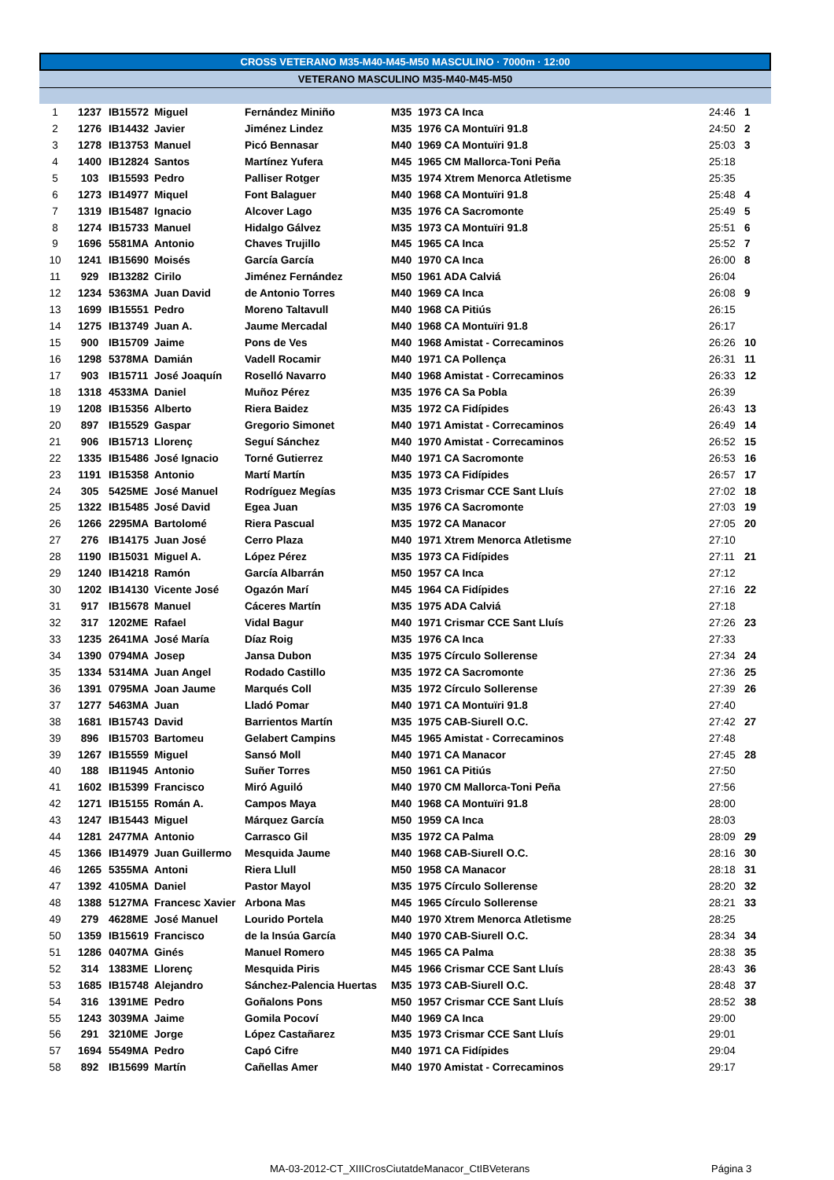CROSS VETERANO M35-M40-M45-M50 MASCULINO · 7000m · 12:00
VETERANO MASCULINO M35-M40-M45-M50
| 1 | 1237 | IB15572 | Miguel | Fernández Miniño | M35 | 1973 CA Inca | 24:46 | 1 |
| 2 | 1276 | IB14432 | Javier | Jiménez Lindez | M35 | 1976 CA Montuïri 91.8 | 24:50 | 2 |
| 3 | 1278 | IB13753 | Manuel | Picó Bennasar | M40 | 1969 CA Montuïri 91.8 | 25:03 | 3 |
| 4 | 1400 | IB12824 | Santos | Martínez Yufera | M45 | 1965 CM Mallorca-Toni Peña | 25:18 | |
| 5 | 103 | IB15593 | Pedro | Palliser Rotger | M35 | 1974 Xtrem Menorca Atletisme | 25:35 | |
| 6 | 1273 | IB14977 | Miquel | Font Balaguer | M40 | 1968 CA Montuïri 91.8 | 25:48 | 4 |
| 7 | 1319 | IB15487 | Ignacio | Alcover Lago | M35 | 1976 CA Sacromonte | 25:49 | 5 |
| 8 | 1274 | IB15733 | Manuel | Hidalgo Gálvez | M35 | 1973 CA Montuïri 91.8 | 25:51 | 6 |
| 9 | 1696 | 5581MA | Antonio | Chaves Trujillo | M45 | 1965 CA Inca | 25:52 | 7 |
| 10 | 1241 | IB15690 | Moisés | García García | M40 | 1970 CA Inca | 26:00 | 8 |
| 11 | 929 | IB13282 | Cirilo | Jiménez Fernández | M50 | 1961 ADA Calviá | 26:04 | |
| 12 | 1234 | 5363MA | Juan David | de Antonio Torres | M40 | 1969 CA Inca | 26:08 | 9 |
| 13 | 1699 | IB15551 | Pedro | Moreno Taltavull | M40 | 1968 CA Pitiús | 26:15 | |
| 14 | 1275 | IB13749 | Juan A. | Jaume Mercadal | M40 | 1968 CA Montuïri 91.8 | 26:17 | |
| 15 | 900 | IB15709 | Jaime | Pons de Ves | M40 | 1968 Amistat - Correcaminos | 26:26 | 10 |
| 16 | 1298 | 5378MA | Damián | Vadell Rocamir | M40 | 1971 CA Pollença | 26:31 | 11 |
| 17 | 903 | IB15711 | José Joaquín | Roselló Navarro | M40 | 1968 Amistat - Correcaminos | 26:33 | 12 |
| 18 | 1318 | 4533MA | Daniel | Muñoz Pérez | M35 | 1976 CA Sa Pobla | 26:39 | |
| 19 | 1208 | IB15356 | Alberto | Riera Baidez | M35 | 1972 CA Fidípides | 26:43 | 13 |
| 20 | 897 | IB15529 | Gaspar | Gregorio Simonet | M40 | 1971 Amistat - Correcaminos | 26:49 | 14 |
| 21 | 906 | IB15713 | Llorenç | Seguí Sánchez | M40 | 1970 Amistat - Correcaminos | 26:52 | 15 |
| 22 | 1335 | IB15486 | José Ignacio | Torné Gutierrez | M40 | 1971 CA Sacromonte | 26:53 | 16 |
| 23 | 1191 | IB15358 | Antonio | Martí Martín | M35 | 1973 CA Fidípides | 26:57 | 17 |
| 24 | 305 | 5425ME | José Manuel | Rodríguez Megías | M35 | 1973 Crismar CCE Sant Lluís | 27:02 | 18 |
| 25 | 1322 | IB15485 | José David | Egea Juan | M35 | 1976 CA Sacromonte | 27:03 | 19 |
| 26 | 1266 | 2295MA | Bartolomé | Riera Pascual | M35 | 1972 CA Manacor | 27:05 | 20 |
| 27 | 276 | IB14175 | Juan José | Cerro Plaza | M40 | 1971 Xtrem Menorca Atletisme | 27:10 | |
| 28 | 1190 | IB15031 | Miguel A. | López Pérez | M35 | 1973 CA Fidípides | 27:11 | 21 |
| 29 | 1240 | IB14218 | Ramón | García Albarrán | M50 | 1957 CA Inca | 27:12 | |
| 30 | 1202 | IB14130 | Vicente José | Ogazón Marí | M45 | 1964 CA Fidípides | 27:16 | 22 |
| 31 | 917 | IB15678 | Manuel | Cáceres Martín | M35 | 1975 ADA Calviá | 27:18 | |
| 32 | 317 | 1202ME | Rafael | Vidal Bagur | M40 | 1971 Crismar CCE Sant Lluís | 27:26 | 23 |
| 33 | 1235 | 2641MA | José María | Díaz Roig | M35 | 1976 CA Inca | 27:33 | |
| 34 | 1390 | 0794MA | Josep | Jansa Dubon | M35 | 1975 Círculo Sollerense | 27:34 | 24 |
| 35 | 1334 | 5314MA | Juan Angel | Rodado Castillo | M35 | 1972 CA Sacromonte | 27:36 | 25 |
| 36 | 1391 | 0795MA | Joan Jaume | Marqués Coll | M35 | 1972 Círculo Sollerense | 27:39 | 26 |
| 37 | 1277 | 5463MA | Juan | Lladó Pomar | M40 | 1971 CA Montuïri 91.8 | 27:40 | |
| 38 | 1681 | IB15743 | David | Barrientos Martín | M35 | 1975 CAB-Siurell O.C. | 27:42 | 27 |
| 39 | 896 | IB15703 | Bartomeu | Gelabert Campins | M45 | 1965 Amistat - Correcaminos | 27:48 | |
| 39 | 1267 | IB15559 | Miguel | Sansó Moll | M40 | 1971 CA Manacor | 27:45 | 28 |
| 40 | 188 | IB11945 | Antonio | Suñer Torres | M50 | 1961 CA Pitiús | 27:50 | |
| 41 | 1602 | IB15399 | Francisco | Miró Aguiló | M40 | 1970 CM Mallorca-Toni Peña | 27:56 | |
| 42 | 1271 | IB15155 | Román A. | Campos Maya | M40 | 1968 CA Montuïri 91.8 | 28:00 | |
| 43 | 1247 | IB15443 | Miguel | Márquez García | M50 | 1959 CA Inca | 28:03 | |
| 44 | 1281 | 2477MA | Antonio | Carrasco Gil | M35 | 1972 CA Palma | 28:09 | 29 |
| 45 | 1366 | IB14979 | Juan Guillermo | Mesquida Jaume | M40 | 1968 CAB-Siurell O.C. | 28:16 | 30 |
| 46 | 1265 | 5355MA | Antoni | Riera Llull | M50 | 1958 CA Manacor | 28:18 | 31 |
| 47 | 1392 | 4105MA | Daniel | Pastor Mayol | M35 | 1975 Círculo Sollerense | 28:20 | 32 |
| 48 | 1388 | 5127MA | Francesc Xavier | Arbona Mas | M45 | 1965 Círculo Sollerense | 28:21 | 33 |
| 49 | 279 | 4628ME | José Manuel | Lourido Portela | M40 | 1970 Xtrem Menorca Atletisme | 28:25 | |
| 50 | 1359 | IB15619 | Francisco | de la Insúa García | M40 | 1970 CAB-Siurell O.C. | 28:34 | 34 |
| 51 | 1286 | 0407MA | Ginés | Manuel Romero | M45 | 1965 CA Palma | 28:38 | 35 |
| 52 | 314 | 1383ME | Llorenç | Mesquida Piris | M45 | 1966 Crismar CCE Sant Lluís | 28:43 | 36 |
| 53 | 1685 | IB15748 | Alejandro | Sánchez-Palencia Huertas | M35 | 1973 CAB-Siurell O.C. | 28:48 | 37 |
| 54 | 316 | 1391ME | Pedro | Goñalons Pons | M50 | 1957 Crismar CCE Sant Lluís | 28:52 | 38 |
| 55 | 1243 | 3039MA | Jaime | Gomila Pocoví | M40 | 1969 CA Inca | 29:00 | |
| 56 | 291 | 3210ME | Jorge | López Castañarez | M35 | 1973 Crismar CCE Sant Lluís | 29:01 | |
| 57 | 1694 | 5549MA | Pedro | Capó Cifre | M40 | 1971 CA Fidípides | 29:04 | |
| 58 | 892 | IB15699 | Martín | Cañellas Amer | M40 | 1970 Amistat - Correcaminos | 29:17 | |
MA-03-2012-CT_XIIICrosCiutatdeManacor_CtIBVeterans
Página 3